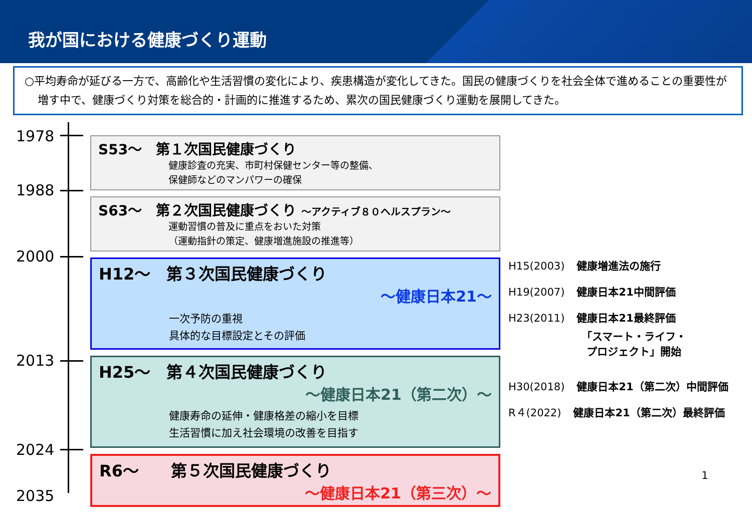我が国における健康づくり運動
○平均寿命が延びる一方で、高齢化や生活習慣の変化により、疾患構造が変化してきた。国民の健康づくりを社会全体で進めることの重要性が増す中で、健康づくり対策を総合的・計画的に推進するため、累次の国民健康づくり運動を展開してきた。
1978
1988
2000
2013
2024
2035
S53～　第１次国民健康づくり
健康診査の充実、市町村保健センター等の整備、
保健師などのマンパワーの確保
S63～　第２次国民健康づくり ～アクティブ８０ヘルスプラン～
運動習慣の普及に重点をおいた対策
（運動指針の策定、健康増進施設の推進等）
H12～　第３次国民健康づくり
～健康日本21～
一次予防の重視
具体的な目標設定とその評価
H25～　第４次国民健康づくり
～健康日本21（第二次）～
健康寿命の延伸・健康格差の縮小を目標
生活習慣に加え社会環境の改善を目指す
R6～　　第５次国民健康づくり
～健康日本21（第三次）～
H15(2003) 健康増進法の施行
H19(2007) 健康日本21中間評価
H23(2011) 健康日本21最終評価
「スマート・ライフ・
プロジェクト」開始
H30(2018) 健康日本21（第二次）中間評価
R４(2022) 健康日本21（第二次）最終評価
1